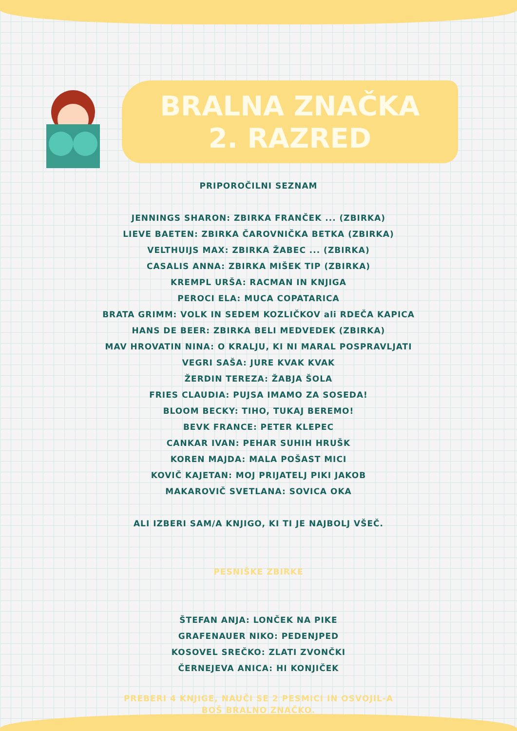BRALNA ZNAČKA
2. RAZRED
PRIPOROČILNI SEZNAM
JENNINGS SHARON: ZBIRKA FRANČEK ... (ZBIRKA)
LIEVE BAETEN: ZBIRKA ČAROVNIČKA BETKA (ZBIRKA)
VELTHUIJS MAX: ZBIRKA ŽABEC ... (ZBIRKA)
CASALIS ANNA: ZBIRKA MIŠEK TIP (ZBIRKA)
KREMPL URŠA: RACMAN IN KNJIGA
PEROCI ELA: MUCA COPATARICA
BRATA GRIMM: VOLK IN SEDEM KOZLIČKOV ali RDEČA KAPICA
HANS DE BEER: ZBIRKA BELI MEDVEDEK (ZBIRKA)
MAV HROVATIN NINA: O KRALJU, KI NI MARAL POSPRAVLJATI
VEGRI SAŠA: JURE KVAK KVAK
ŽERDIN TEREZA: ŽABJA ŠOLA
FRIES CLAUDIA: PUJSA IMAMO ZA SOSEDA!
BLOOM BECKY: TIHO, TUKAJ BEREMO!
BEVK FRANCE: PETER KLEPEC
CANKAR IVAN: PEHAR SUHIH HRUŠK
KOREN MAJDA: MALA POŠAST MICI
KOVIČ KAJETAN: MOJ PRIJATELJ PIKI JAKOB
MAKAROVIČ SVETLANA: SOVICA OKA
ALI IZBERI SAM/A KNJIGO, KI TI JE NAJBOLJ VŠEČ.
PESNIŠKE ZBIRKE
ŠTEFAN ANJA: LONČEK NA PIKE
GRAFENAUER NIKO: PEDENJPED
KOSOVEL SREČKO: ZLATI ZVONČKI
ČERNEJEVA ANICA: HI KONJIČEK
PREBERI 4 KNJIGE, NAUČI SE 2 PESMICI IN OSVOJIL-A
BOŠ BRALNO ZNAČKO.